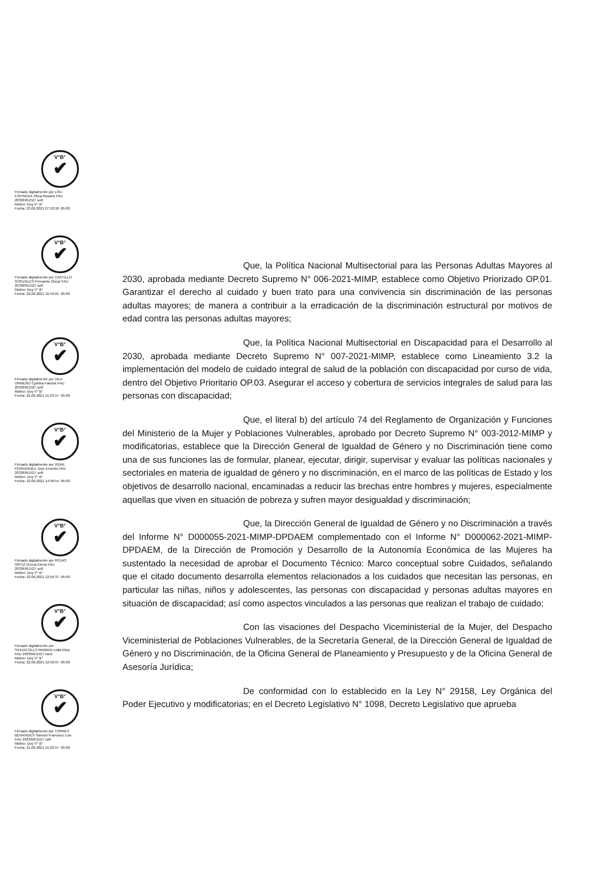V°B°
✔
Firmado digitalmente por LOLI
ESPINOZA Silvia Rosario FAU
20336951527 soft
Motivo: Doy V° B°
Fecha: 23.06.2021 07:18:18 -05:00
V°B°
✔
Firmado digitalmente por CASTILLO
GONZALES Fernando Oscar FAU
20336951527 soft
Motivo: Doy V° B°
Fecha: 22.06.2021 16:49:21 -05:00
V°B°
✔
Firmado digitalmente por VILA
ORMEÑO Cynthia Patricia FAU
20336951527 soft
Motivo: Doy V° B°
Fecha: 22.06.2021 15:23:57 -05:00
V°B°
✔
Firmado digitalmente por VIDAL
FERNANDEZ Jose Ernesto FAU
20336951527 soft
Motivo: Doy V° B°
Fecha: 22.06.2021 14:48:54 -05:00
V°B°
✔
Firmado digitalmente por ROJAS
ORTIZ Grecia Elena FAU
20336951527 soft
Motivo: Doy V° B°
Fecha: 22.06.2021 12:56:37 -05:00
V°B°
✔
Firmado digitalmente por
SIHUACOLLO MAMANI Lidia Elisa
FAU 20336951527 hard
Motivo: Doy V° B°
Fecha: 22.06.2021 12:36:07 -05:00
V°B°
✔
Firmado digitalmente por TORRES
BENAVIDES Samuel Francisco Luis
FAU 20336951527 soft
Motivo: Doy V° B°
Fecha: 21.06.2021 15:22:57 -05:00
Que, la Política Nacional Multisectorial para las Personas Adultas Mayores al 2030, aprobada mediante Decreto Supremo N° 006-2021-MIMP, establece como Objetivo Priorizado OP.01. Garantizar el derecho al cuidado y buen trato para una convivencia sin discriminación de las personas adultas mayores; de manera a contribuir a la erradicación de la discriminación estructural por motivos de edad contra las personas adultas mayores;
Que, la Política Nacional Multisectorial en Discapacidad para el Desarrollo al 2030, aprobada mediante Decreto Supremo N° 007-2021-MIMP, establece como Lineamiento 3.2 la implementación del modelo de cuidado integral de salud de la población con discapacidad por curso de vida, dentro del Objetivo Prioritario OP.03. Asegurar el acceso y cobertura de servicios integrales de salud para las personas con discapacidad;
Que, el literal b) del artículo 74 del Reglamento de Organización y Funciones del Ministerio de la Mujer y Poblaciones Vulnerables, aprobado por Decreto Supremo N° 003-2012-MIMP y modificatorias, establece que la Dirección General de Igualdad de Género y no Discriminación tiene como una de sus funciones las de formular, planear, ejecutar, dirigir, supervisar y evaluar las políticas nacionales y sectoriales en materia de igualdad de género y no discriminación, en el marco de las políticas de Estado y los objetivos de desarrollo nacional, encaminadas a reducir las brechas entre hombres y mujeres, especialmente aquellas que viven en situación de pobreza y sufren mayor desigualdad y discriminación;
Que, la Dirección General de Igualdad de Género y no Discriminación a través del Informe N° D000055-2021-MIMP-DPDAEM complementado con el Informe N° D000062-2021-MIMP-DPDAEM, de la Dirección de Promoción y Desarrollo de la Autonomía Económica de las Mujeres ha sustentado la necesidad de aprobar el Documento Técnico: Marco conceptual sobre Cuidados, señalando que el citado documento desarrolla elementos relacionados a los cuidados que necesitan las personas, en particular las niñas, niños y adolescentes, las personas con discapacidad y personas adultas mayores en situación de discapacidad; así como aspectos vinculados a las personas que realizan el trabajo de cuidado;
Con las visaciones del Despacho Viceministerial de la Mujer, del Despacho Viceministerial de Poblaciones Vulnerables, de la Secretaría General, de la Dirección General de Igualdad de Género y no Discriminación, de la Oficina General de Planeamiento y Presupuesto y de la Oficina General de Asesoría Jurídica;
De conformidad con lo establecido en la Ley N° 29158, Ley Orgánica del Poder Ejecutivo y modificatorias; en el Decreto Legislativo N° 1098, Decreto Legislativo que aprueba